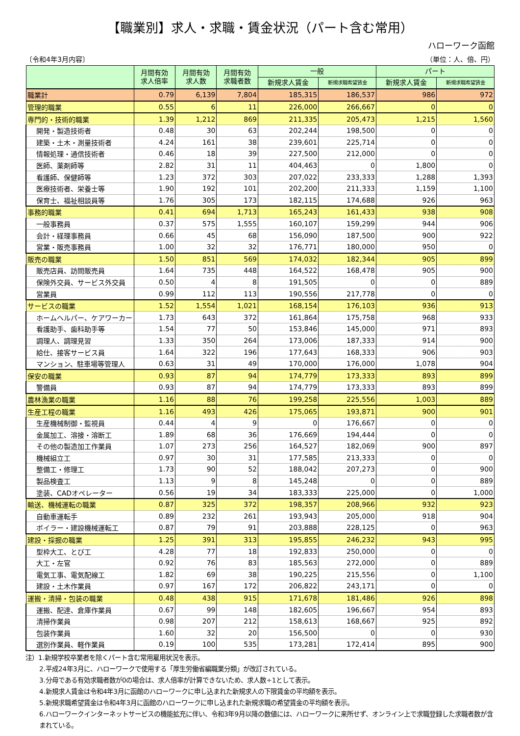【職業別】求人・求職・賃金状況（パート含む常用）
ハローワーク函館
〔令和4年3月内容〕 （単位：人、倍、円）
| | 月間有効 求人倍率 | 月間有効 求人数 | 月間有効 求職者数 | 一般 | | パート | |
| --- | --- | --- | --- | --- | --- | --- | --- |
| | | | | 新規求人賃金 | 新規求職希望賃金 | 新規求人賃金 | 新規求職希望賃金 |
| 職業計 | 0.79 | 6,139 | 7,804 | 185,315 | 186,537 | 986 | 972 |
| 管理的職業 | 0.55 | 6 | 11 | 226,000 | 266,667 | 0 | 0 |
| 専門的・技術的職業 | 1.39 | 1,212 | 869 | 211,335 | 205,473 | 1,215 | 1,560 |
| 開発・製造技術者 | 0.48 | 30 | 63 | 202,244 | 198,500 | 0 | 0 |
| 建築・土木・測量技術者 | 4.24 | 161 | 38 | 239,601 | 225,714 | 0 | 0 |
| 情報処理・通信技術者 | 0.46 | 18 | 39 | 227,500 | 212,000 | 0 | 0 |
| 医師、薬剤師等 | 2.82 | 31 | 11 | 404,463 | 0 | 1,800 | 0 |
| 看護師、保健師等 | 1.23 | 372 | 303 | 207,022 | 233,333 | 1,288 | 1,393 |
| 医療技術者、栄養士等 | 1.90 | 192 | 101 | 202,200 | 211,333 | 1,159 | 1,100 |
| 保育士、福祉相談員等 | 1.76 | 305 | 173 | 182,115 | 174,688 | 926 | 963 |
| 事務的職業 | 0.41 | 694 | 1,713 | 165,243 | 161,433 | 938 | 908 |
| 一般事務員 | 0.37 | 575 | 1,555 | 160,107 | 159,299 | 944 | 906 |
| 会計・経理事務員 | 0.66 | 45 | 68 | 156,090 | 187,500 | 900 | 922 |
| 営業・販売事務員 | 1.00 | 32 | 32 | 176,771 | 180,000 | 950 | 0 |
| 販売の職業 | 1.50 | 851 | 569 | 174,032 | 182,344 | 905 | 899 |
| 販売店員、訪問販売員 | 1.64 | 735 | 448 | 164,522 | 168,478 | 905 | 900 |
| 保険外交員、サービス外交員 | 0.50 | 4 | 8 | 191,505 | 0 | 0 | 889 |
| 営業員 | 0.99 | 112 | 113 | 190,556 | 217,778 | 0 | 0 |
| サービスの職業 | 1.52 | 1,554 | 1,021 | 168,154 | 176,103 | 936 | 913 |
| ホームヘルパー、ケアワーカー | 1.73 | 643 | 372 | 161,864 | 175,758 | 968 | 933 |
| 看護助手、歯科助手等 | 1.54 | 77 | 50 | 153,846 | 145,000 | 971 | 893 |
| 調理人、調理見習 | 1.33 | 350 | 264 | 173,006 | 187,333 | 914 | 900 |
| 給仕、接客サービス員 | 1.64 | 322 | 196 | 177,643 | 168,333 | 906 | 903 |
| マンション、駐車場等管理人 | 0.63 | 31 | 49 | 170,000 | 176,000 | 1,078 | 904 |
| 保安の職業 | 0.93 | 87 | 94 | 174,779 | 173,333 | 893 | 899 |
| 警備員 | 0.93 | 87 | 94 | 174,779 | 173,333 | 893 | 899 |
| 農林漁業の職業 | 1.16 | 88 | 76 | 199,258 | 225,556 | 1,003 | 889 |
| 生産工程の職業 | 1.16 | 493 | 426 | 175,065 | 193,871 | 900 | 901 |
| 生産機械制御・監視員 | 0.44 | 4 | 9 | 0 | 176,667 | 0 | 0 |
| 金属加工、溶接・溶断工 | 1.89 | 68 | 36 | 176,669 | 194,444 | 0 | 0 |
| その他の製造加工作業員 | 1.07 | 273 | 256 | 164,527 | 182,069 | 900 | 897 |
| 機械組立工 | 0.97 | 30 | 31 | 177,585 | 213,333 | 0 | 0 |
| 整備工・修理工 | 1.73 | 90 | 52 | 188,042 | 207,273 | 0 | 900 |
| 製品検査工 | 1.13 | 9 | 8 | 145,248 | 0 | 0 | 889 |
| 塗装、CADオペレーター | 0.56 | 19 | 34 | 183,333 | 225,000 | 0 | 1,000 |
| 輸送、機械運転の職業 | 0.87 | 325 | 372 | 198,357 | 208,966 | 932 | 923 |
| 自動車運転手 | 0.89 | 232 | 261 | 193,943 | 205,000 | 918 | 904 |
| ボイラー・建設機械運転工 | 0.87 | 79 | 91 | 203,888 | 228,125 | 0 | 963 |
| 建設・採掘の職業 | 1.25 | 391 | 313 | 195,855 | 246,232 | 943 | 995 |
| 型枠大工、とび工 | 4.28 | 77 | 18 | 192,833 | 250,000 | 0 | 0 |
| 大工・左官 | 0.92 | 76 | 83 | 185,563 | 272,000 | 0 | 889 |
| 電気工事、電気配線工 | 1.82 | 69 | 38 | 190,225 | 215,556 | 0 | 1,100 |
| 建設・土木作業員 | 0.97 | 167 | 172 | 206,822 | 243,171 | 0 | 0 |
| 運搬・清掃・包装の職業 | 0.48 | 438 | 915 | 171,678 | 181,486 | 926 | 898 |
| 運搬、配達、倉庫作業員 | 0.67 | 99 | 148 | 182,605 | 196,667 | 954 | 893 |
| 清掃作業員 | 0.98 | 207 | 212 | 158,613 | 168,667 | 925 | 892 |
| 包装作業員 | 1.60 | 32 | 20 | 156,500 | 0 | 0 | 930 |
| 選別作業員、軽作業員 | 0.19 | 100 | 535 | 173,281 | 172,414 | 895 | 900 |
注）1.新規学校卒業者を除くパート含む常用雇用状況を表示。
2.平成24年3月に、ハローワークで使用する「厚生労働省編職業分類」が改訂されている。
3.分母である有効求職者数が0の場合は、求人倍率が計算できないため、求人数÷1として表示。
4.新規求人賃金は令和4年3月に函館のハローワークに申し込まれた新規求人の下限賃金の平均額を表示。
5.新規求職希望賃金は令和4年3月に函館のハローワークに申し込まれた新規求職の希望賃金の平均額を表示。
6.ハローワークインターネットサービスの機能拡充に伴い、令和3年9月以降の数値には、ハローワークに来所せず、オンライン上で求職登録した求職者数が含まれている。